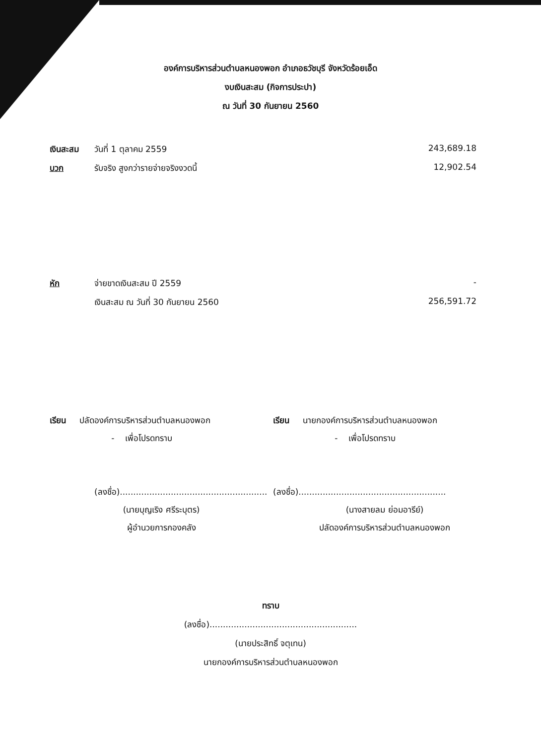องค์การบริหารส่วนตำบลหนองพอก อำเภอธวัชบุรี จังหวัดร้อยเอ็ด
งบเงินสะสม (กิจการประปา)
ณ วันที่ 30 กันยายน 2560
| เงินสะสม | วันที่ 1 ตุลาคม 2559 | 243,689.18 |
| บวก | รับจริง สูงกว่ารายจ่ายจริงงวดนี้ | 12,902.54 |
| หัก | จ่ายขาดเงินสะสม ปี 2559 | - |
| | เงินสะสม ณ วันที่ 30 กันยายน 2560 | 256,591.72 |
เรียน ปลัดองค์การบริหารส่วนตำบลหนองพอก
- เพื่อโปรดทราบ
(ลงชื่อ).......................................................
(นายบุญเริง ศรีระบุตร)
ผู้อำนวยการกองคลัง
เรียน นายกองค์การบริหารส่วนตำบลหนองพอก
- เพื่อโปรดทราบ
(ลงชื่อ).......................................................
(นางสายลม ย่อมอารีย์)
ปลัดองค์การบริหารส่วนตำบลหนองพอก
ทราบ
(ลงชื่อ).......................................................
(นายประสิทธิ์ จตุเทน)
นายกองค์การบริหารส่วนตำบลหนองพอก